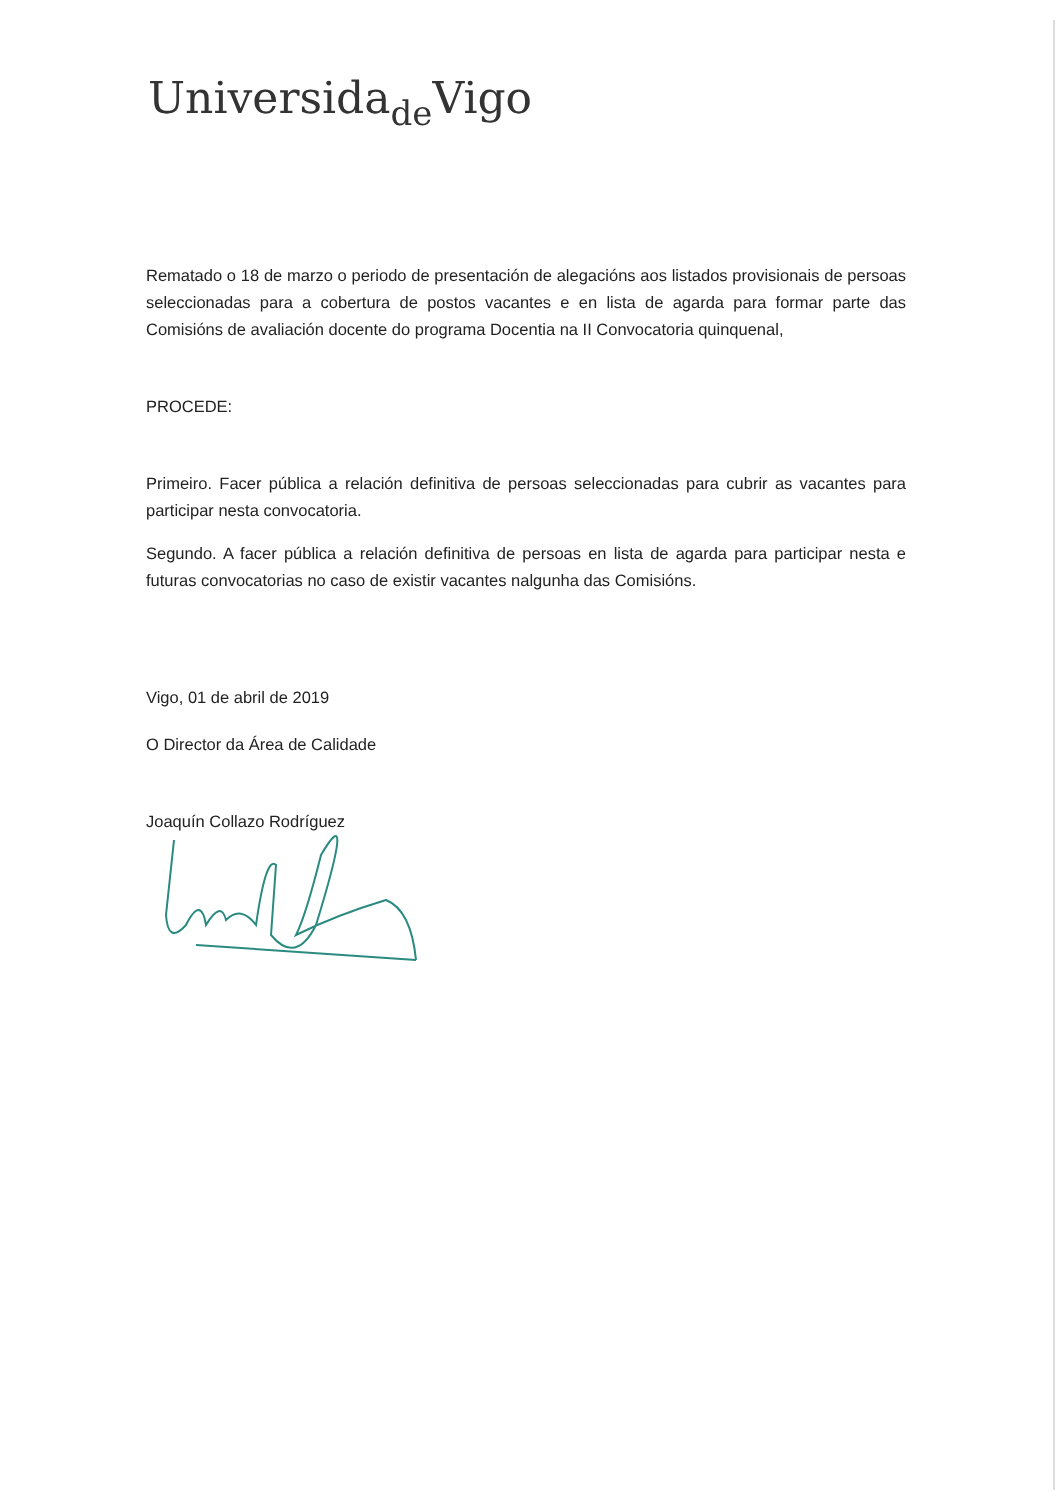Universida<sub>de</sub>Vigo
Rematado o 18 de marzo o periodo de presentación de alegacións aos listados provisionais de persoas seleccionadas para a cobertura de postos vacantes e en lista de agarda para formar parte das Comisións de avaliación docente do programa Docentia na II Convocatoria quinquenal,
PROCEDE:
Primeiro. Facer pública a relación definitiva de persoas seleccionadas para cubrir as vacantes para participar nesta convocatoria.
Segundo. A facer pública a relación definitiva de persoas en lista de agarda para participar nesta e futuras convocatorias no caso de existir vacantes nalgunha das Comisións.
Vigo, 01 de abril de 2019
O Director da Área de Calidade
Joaquín Collazo Rodríguez